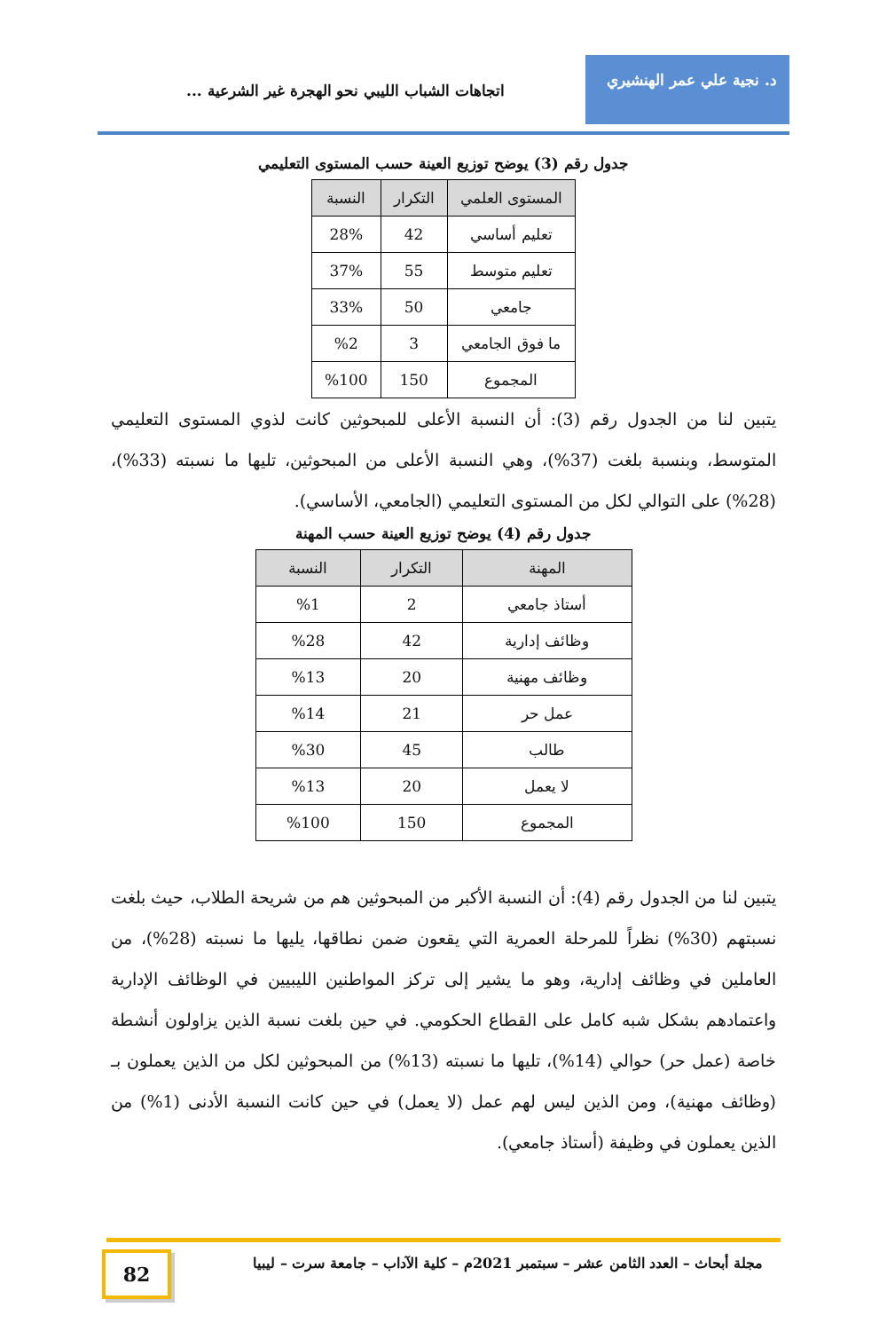د. نجية علي عمر الهنشيري
اتجاهات الشباب الليبي نحو الهجرة غير الشرعية ...
جدول رقم (3) يوضح توزيع العينة حسب المستوى التعليمي
| المستوى العلمي | التكرار | النسبة |
| --- | --- | --- |
| تعليم أساسي | 42 | 28% |
| تعليم متوسط | 55 | 37% |
| جامعي | 50 | 33% |
| ما فوق الجامعي | 3 | %2 |
| المجموع | 150 | %100 |
يتبين لنا من الجدول رقم (3): أن النسبة الأعلى للمبحوثين كانت لذوي المستوى التعليمي المتوسط، وبنسبة بلغت (37%)، وهي النسبة الأعلى من المبحوثين، تليها ما نسبته (33%)، (28%) على التوالي لكل من المستوى التعليمي (الجامعي، الأساسي).
جدول رقم (4) يوضح توزيع العينة حسب المهنة
| المهنة | التكرار | النسبة |
| --- | --- | --- |
| أستاذ جامعي | 2 | %1 |
| وظائف إدارية | 42 | %28 |
| وظائف مهنية | 20 | %13 |
| عمل حر | 21 | %14 |
| طالب | 45 | %30 |
| لا يعمل | 20 | %13 |
| المجموع | 150 | %100 |
يتبين لنا من الجدول رقم (4): أن النسبة الأكبر من المبحوثين هم من شريحة الطلاب، حيث بلغت نسبتهم (30%) نظراً للمرحلة العمرية التي يقعون ضمن نطاقها، يليها ما نسبته (28%)، من العاملين في وظائف إدارية، وهو ما يشير إلى تركز المواطنين الليبيين في الوظائف الإدارية واعتمادهم بشكل شبه كامل على القطاع الحكومي. في حين بلغت نسبة الذين يزاولون أنشطة خاصة (عمل حر) حوالي (14%)، تليها ما نسبته (13%) من المبحوثين لكل من الذين يعملون بـ (وظائف مهنية)، ومن الذين ليس لهم عمل (لا يعمل) في حين كانت النسبة الأدنى (1%) من الذين يعملون في وظيفة (أستاذ جامعي).
مجلة أبحاث – العدد الثامن عشر – سبتمبر 2021م – كلية الآداب – جامعة سرت – ليبيا
82